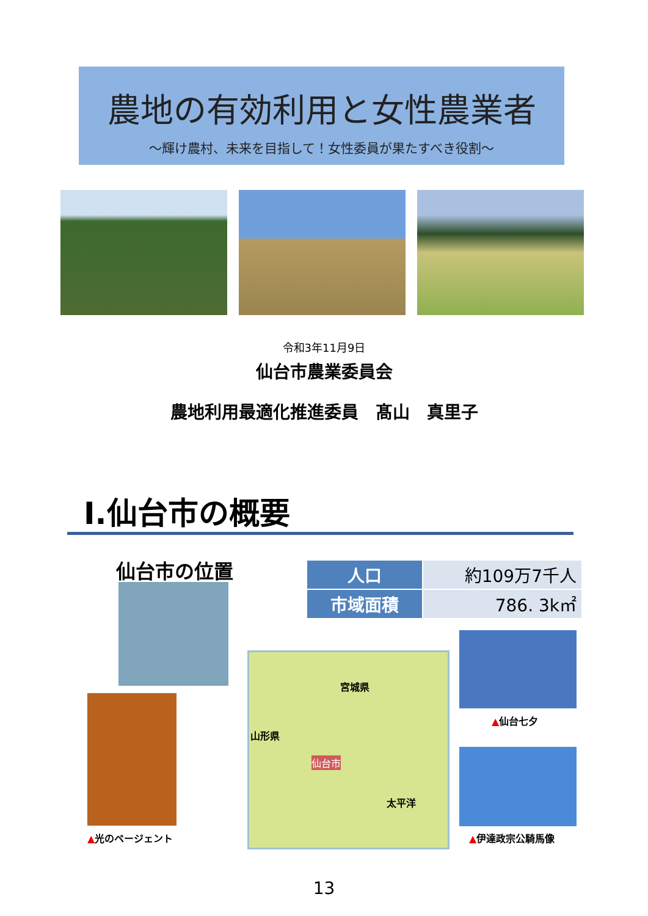農地の有効利用と女性農業者
～輝け農村、未来を目指して！女性委員が果たすべき役割～
令和3年11月9日
仙台市農業委員会
農地利用最適化推進委員　髙山　真里子
Ⅰ.仙台市の概要
仙台市の位置
| 人口 | 約109万7千人 |
| 市域面積 | 786. 3k㎡ |
宮城県
山形県
仙台市
太平洋
▲光のページェント
▲仙台七夕
▲伊達政宗公騎馬像
13